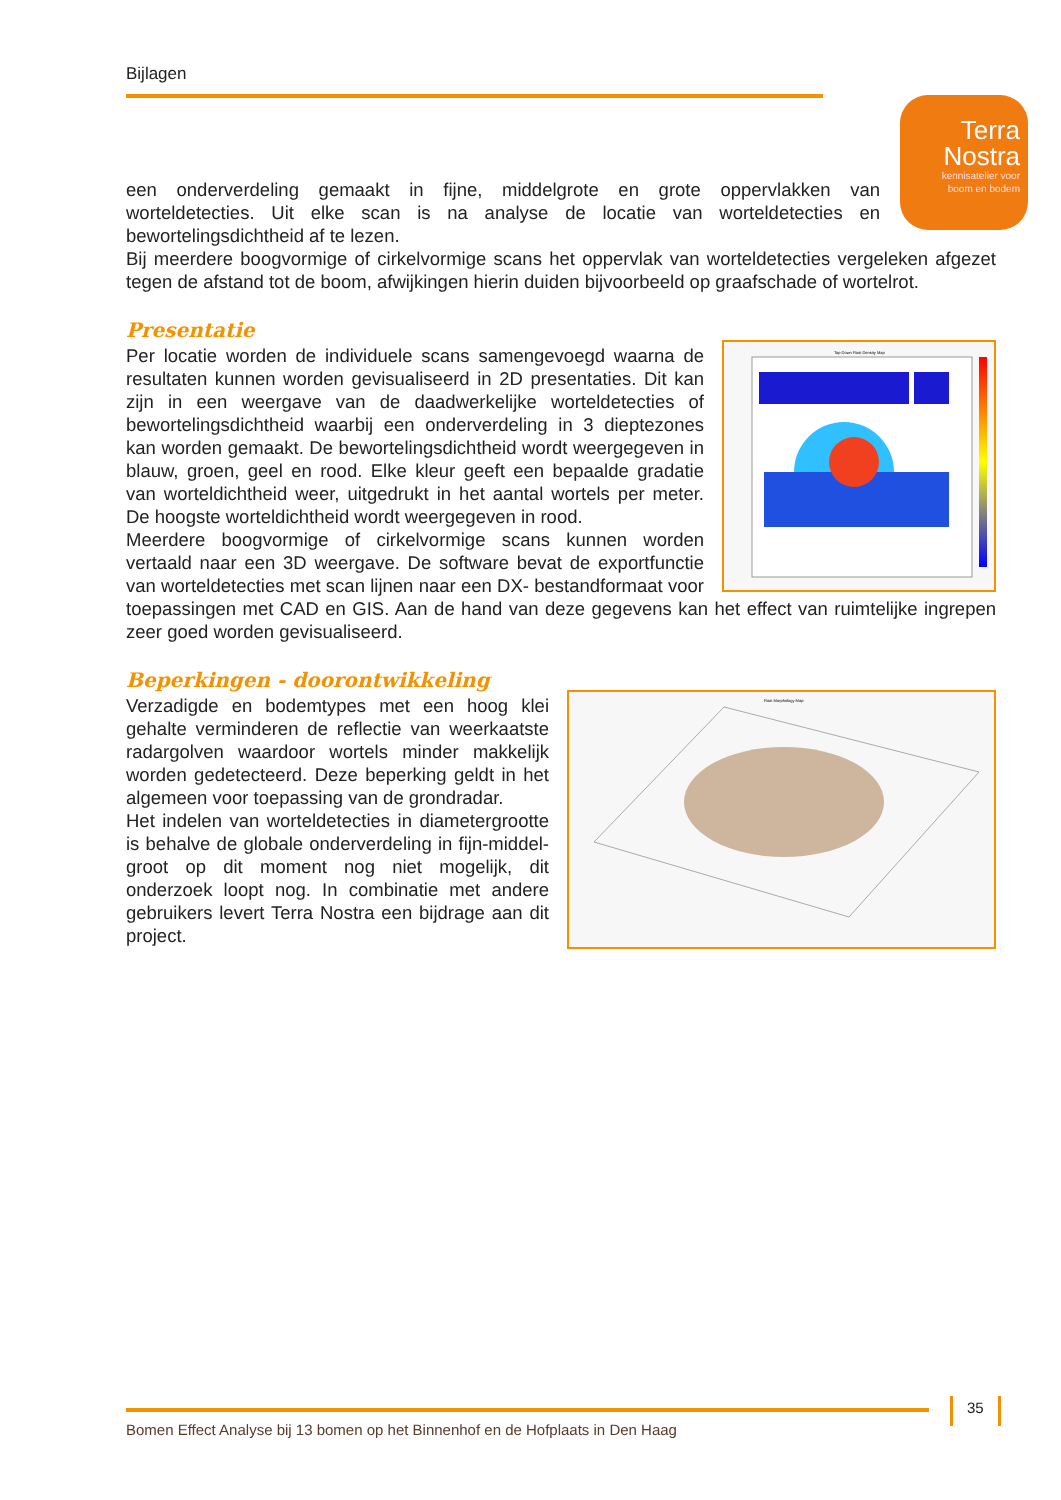Bijlagen
Terra
Nostra
kennisatelier voor
boom en bodem
een onderverdeling gemaakt in fijne, middelgrote en grote oppervlakken van worteldetecties. Uit elke scan is na analyse de locatie van worteldetecties en bewortelingsdichtheid af te lezen.
Bij meerdere boogvormige of cirkelvormige scans het oppervlak van worteldetecties vergeleken afgezet tegen de afstand tot de boom, afwijkingen hierin duiden bijvoorbeeld op graafschade of wortelrot.
Presentatie
Top Down Root Density Map
Per locatie worden de individuele scans samengevoegd waarna de resultaten kunnen worden gevisualiseerd in 2D presentaties. Dit kan zijn in een weergave van de daadwerkelijke worteldetecties of bewortelingsdichtheid waarbij een onderverdeling in 3 dieptezones kan worden gemaakt. De bewortelingsdichtheid wordt weergegeven in blauw, groen, geel en rood. Elke kleur geeft een bepaalde gradatie van worteldichtheid weer, uitgedrukt in het aantal wortels per meter. De hoogste worteldichtheid wordt weergegeven in rood.
Meerdere boogvormige of cirkelvormige scans kunnen worden vertaald naar een 3D weergave. De software bevat de exportfunctie van worteldetecties met scan lijnen naar een DX- bestandformaat voor toepassingen met CAD en GIS. Aan de hand van deze gegevens kan het effect van ruimtelijke ingrepen zeer goed worden gevisualiseerd.
Beperkingen - doorontwikkeling
Root Morphology Map
Verzadigde en bodemtypes met een hoog klei gehalte verminderen de reflectie van weerkaatste radargolven waardoor wortels minder makkelijk worden gedetecteerd. Deze beperking geldt in het algemeen voor toepassing van de grondradar.
Het indelen van worteldetecties in diametergrootte is behalve de globale onderverdeling in fijn-middel-groot op dit moment nog niet mogelijk, dit onderzoek loopt nog. In combinatie met andere gebruikers levert Terra Nostra een bijdrage aan dit project.
Bomen Effect Analyse bij 13 bomen op het Binnenhof en de Hofplaats in Den Haag
35